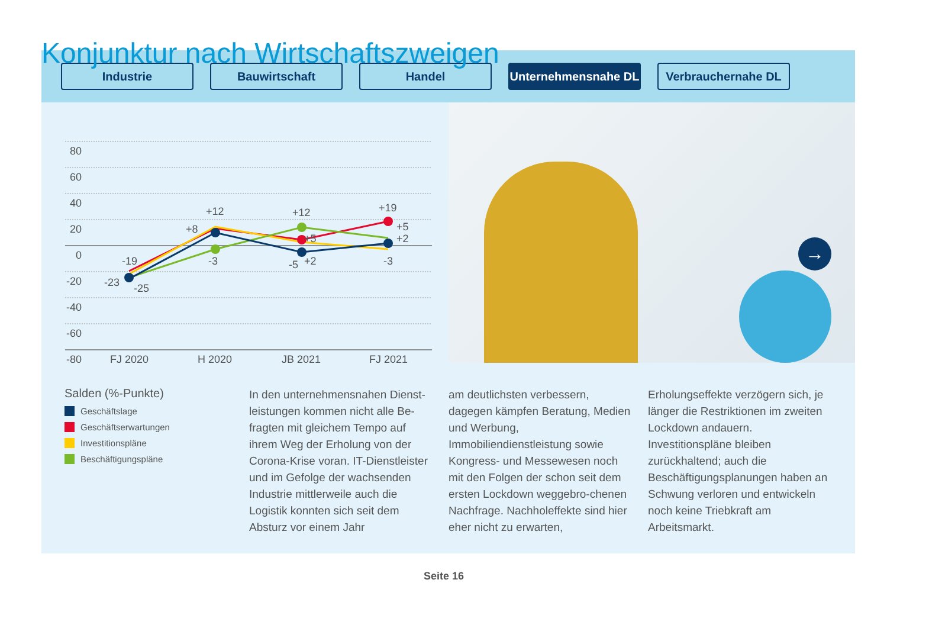Konjunktur nach Wirtschaftszweigen
Industrie Bauwirtschaft Handel
Unternehmensnahe DL
Verbrauchernahe DL
80
60
40
20
0
-20
-40
-60
-80
FJ 2020
H 2020
JB 2021
FJ 2021
-19
-23
-25
+8
+12
-3
+12
-5
+2
+5
+19
+5
+2
-3
→
Salden (%-Punkte)
Geschäftslage
Geschäftserwartungen
Investitionspläne
Beschäftigungspläne
In den unternehmensnahen Dienst-leistungen kommen nicht alle Be-fragten mit gleichem Tempo auf ihrem Weg der Erholung von der Corona-Krise voran. IT-Dienstleister und im Gefolge der wachsenden Industrie mittlerweile auch die Logistik konnten sich seit dem Absturz vor einem Jahr
am deutlichsten verbessern, dagegen kämpfen Beratung, Medien und Werbung, Immobiliendienstleistung sowie Kongress- und Messewesen noch mit den Folgen der schon seit dem ersten Lockdown weggebro-chenen Nachfrage. Nachholeffekte sind hier eher nicht zu erwarten,
Erholungseffekte verzögern sich, je länger die Restriktionen im zweiten Lockdown andauern. Investitionspläne bleiben zurückhaltend; auch die Beschäftigungsplanungen haben an Schwung verloren und entwickeln noch keine Triebkraft am Arbeitsmarkt.
Seite 16